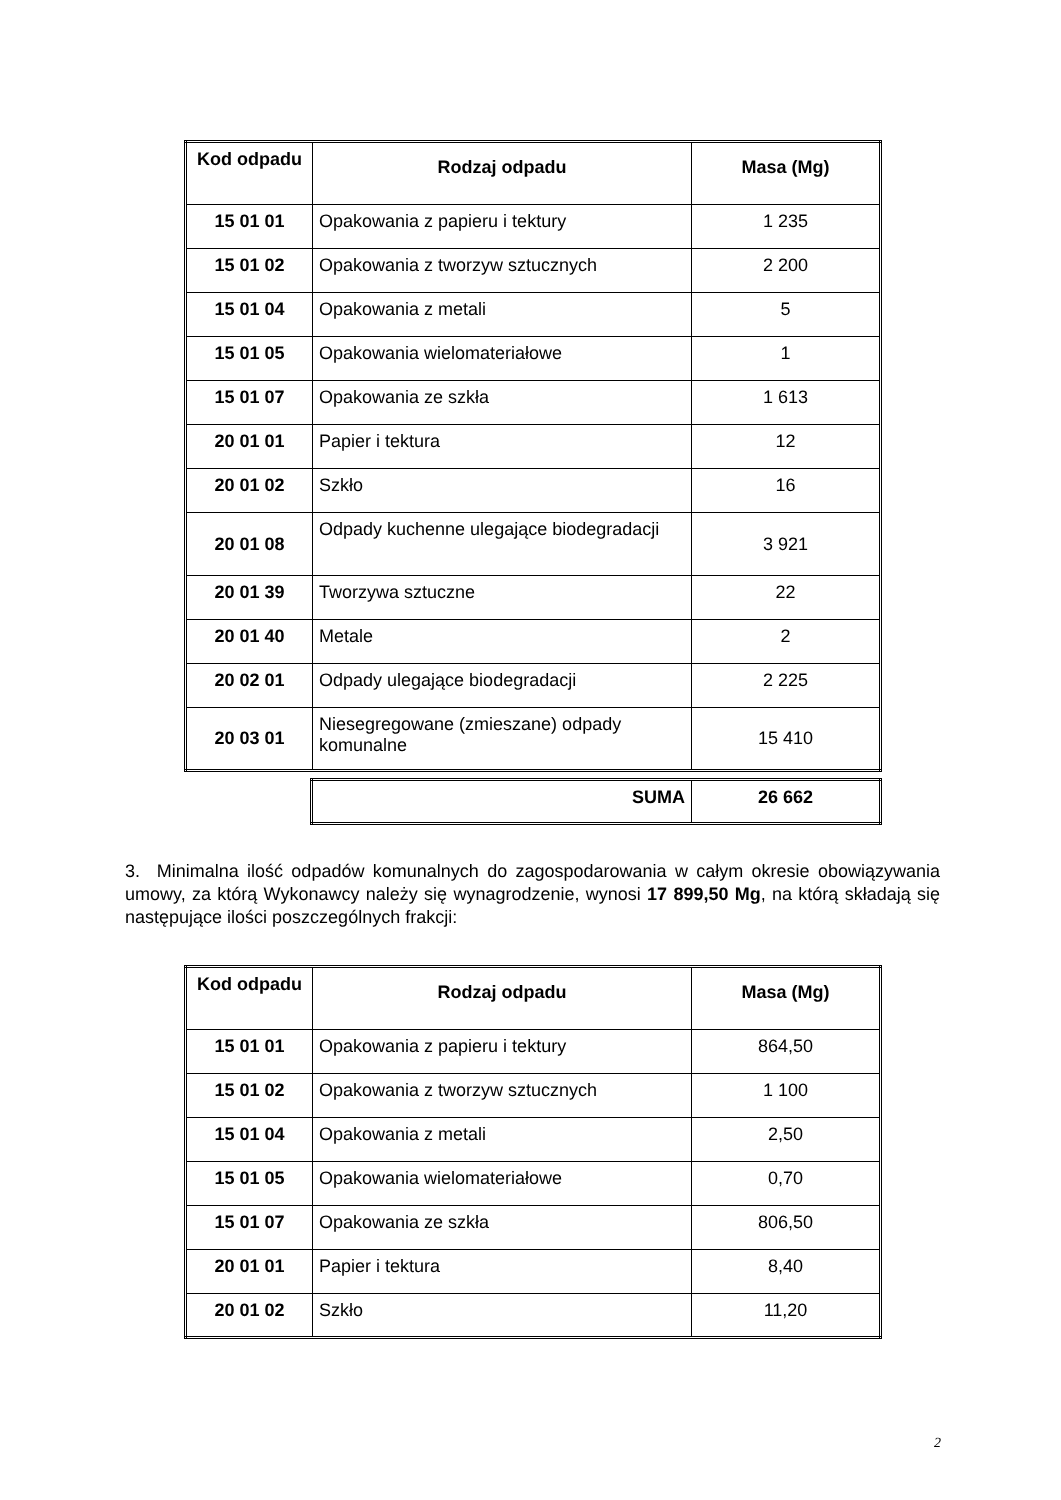| Kod odpadu | Rodzaj odpadu | Masa (Mg) |
| --- | --- | --- |
| 15 01 01 | Opakowania z papieru i tektury | 1 235 |
| 15 01 02 | Opakowania z tworzyw sztucznych | 2 200 |
| 15 01 04 | Opakowania z metali | 5 |
| 15 01 05 | Opakowania wielomateriałowe | 1 |
| 15 01 07 | Opakowania ze szkła | 1 613 |
| 20 01 01 | Papier i tektura | 12 |
| 20 01 02 | Szkło | 16 |
| 20 01 08 | Odpady kuchenne ulegające biodegradacji | 3 921 |
| 20 01 39 | Tworzywa sztuczne | 22 |
| 20 01 40 | Metale | 2 |
| 20 02 01 | Odpady ulegające biodegradacji | 2 225 |
| 20 03 01 | Niesegregowane (zmieszane) odpady komunalne | 15 410 |
| SUMA | 26 662 |
3. Minimalna ilość odpadów komunalnych do zagospodarowania w całym okresie obowiązywania umowy, za którą Wykonawcy należy się wynagrodzenie, wynosi 17 899,50 Mg, na którą składają się następujące ilości poszczególnych frakcji:
| Kod odpadu | Rodzaj odpadu | Masa (Mg) |
| --- | --- | --- |
| 15 01 01 | Opakowania z papieru i tektury | 864,50 |
| 15 01 02 | Opakowania z tworzyw sztucznych | 1 100 |
| 15 01 04 | Opakowania z metali | 2,50 |
| 15 01 05 | Opakowania wielomateriałowe | 0,70 |
| 15 01 07 | Opakowania ze szkła | 806,50 |
| 20 01 01 | Papier i tektura | 8,40 |
| 20 01 02 | Szkło | 11,20 |
2